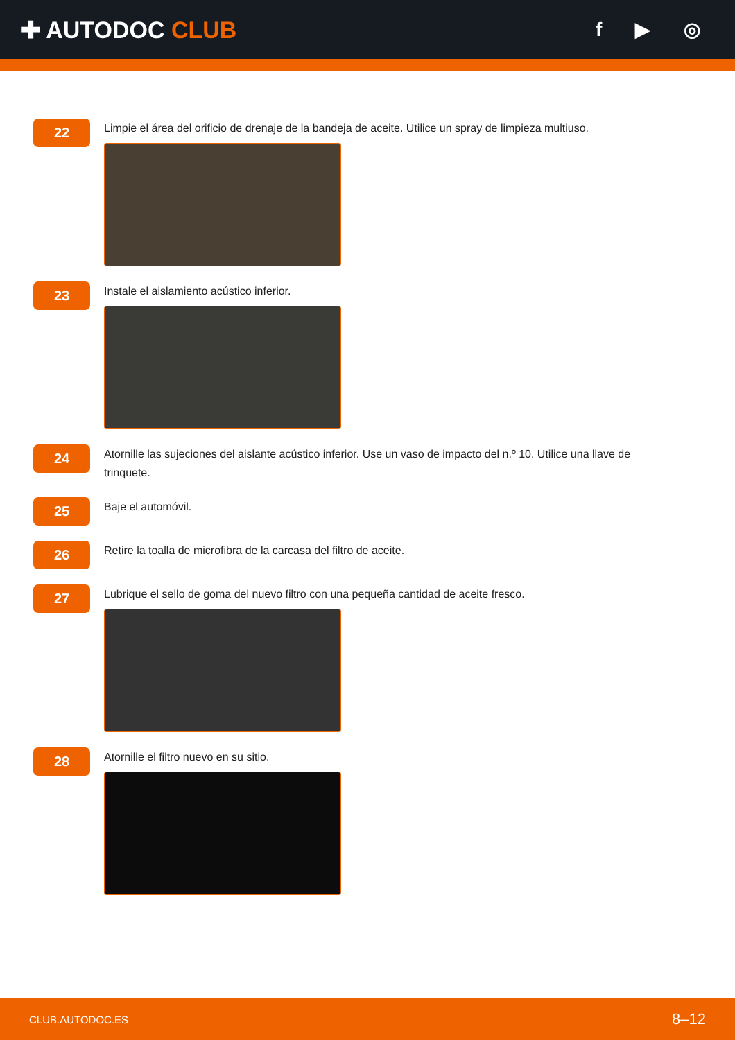✚ AUTODOC CLUB
f ▶ ◎
22
Limpie el área del orificio de drenaje de la bandeja de aceite. Utilice un spray de limpieza multiuso.
23
Instale el aislamiento acústico inferior.
24
Atornille las sujeciones del aislante acústico inferior. Use un vaso de impacto del n.º 10. Utilice una llave de trinquete.
25
Baje el automóvil.
26
Retire la toalla de microfibra de la carcasa del filtro de aceite.
27
Lubrique el sello de goma del nuevo filtro con una pequeña cantidad de aceite fresco.
28
Atornille el filtro nuevo en su sitio.
CLUB.AUTODOC.ES 8–12